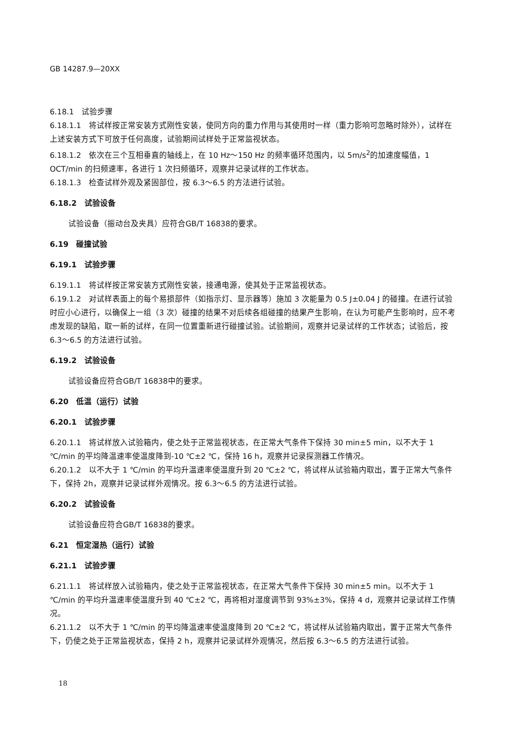GB 14287.9—20XX
6.18.1　试验步骤
6.18.1.1　将试样按正常安装方式刚性安装，使同方向的重力作用与其使用时一样（重力影响可忽略时除外），试样在上述安装方式下可放于任何高度，试验期间试样处于正常监视状态。
6.18.1.2　依次在三个互相垂直的轴线上，在 10 Hz～150 Hz 的频率循环范围内，以 5m/s<sup>2</sup>的加速度幅值，1 OCT/min 的扫频速率，各进行 1 次扫频循环，观察并记录试样的工作状态。
6.18.1.3　检查试样外观及紧固部位，按 6.3～6.5 的方法进行试验。
6.18.2　试验设备
试验设备（振动台及夹具）应符合GB/T 16838的要求。
6.19　碰撞试验
6.19.1　试验步骤
6.19.1.1　将试样按正常安装方式刚性安装，接通电源，使其处于正常监视状态。
6.19.1.2　对试样表面上的每个易损部件（如指示灯、显示器等）施加 3 次能量为 0.5 J±0.04 J 的碰撞。在进行试验时应小心进行，以确保上一组（3 次）碰撞的结果不对后续各组碰撞的结果产生影响，在认为可能产生影响时，应不考虑发现的缺陷，取一新的试样，在同一位置重新进行碰撞试验。试验期间，观察并记录试样的工作状态；试验后，按 6.3～6.5 的方法进行试验。
6.19.2　试验设备
试验设备应符合GB/T 16838中的要求。
6.20　低温（运行）试验
6.20.1　试验步骤
6.20.1.1　将试样放入试验箱内，使之处于正常监视状态，在正常大气条件下保持 30 min±5 min，以不大于 1 ℃/min 的平均降温速率使温度降到-10 ℃±2 ℃，保持 16 h，观察并记录探测器工作情况。
6.20.1.2　以不大于 1 ℃/min 的平均升温速率使温度升到 20 ℃±2 ℃，将试样从试验箱内取出，置于正常大气条件下，保持 2h，观察并记录试样外观情况。按 6.3～6.5 的方法进行试验。
6.20.2　试验设备
试验设备应符合GB/T 16838的要求。
6.21　恒定湿热（运行）试验
6.21.1　试验步骤
6.21.1.1　将试样放入试验箱内，使之处于正常监视状态，在正常大气条件下保持 30 min±5 min。以不大于 1 ℃/min 的平均升温速率使温度升到 40 ℃±2 ℃，再将相对湿度调节到 93%±3%，保持 4 d，观察并记录试样工作情况。
6.21.1.2　以不大于 1 ℃/min 的平均降温速率使温度降到 20 ℃±2 ℃，将试样从试验箱内取出，置于正常大气条件下，仍使之处于正常监视状态，保持 2 h，观察并记录试样外观情况，然后按 6.3～6.5 的方法进行试验。
18